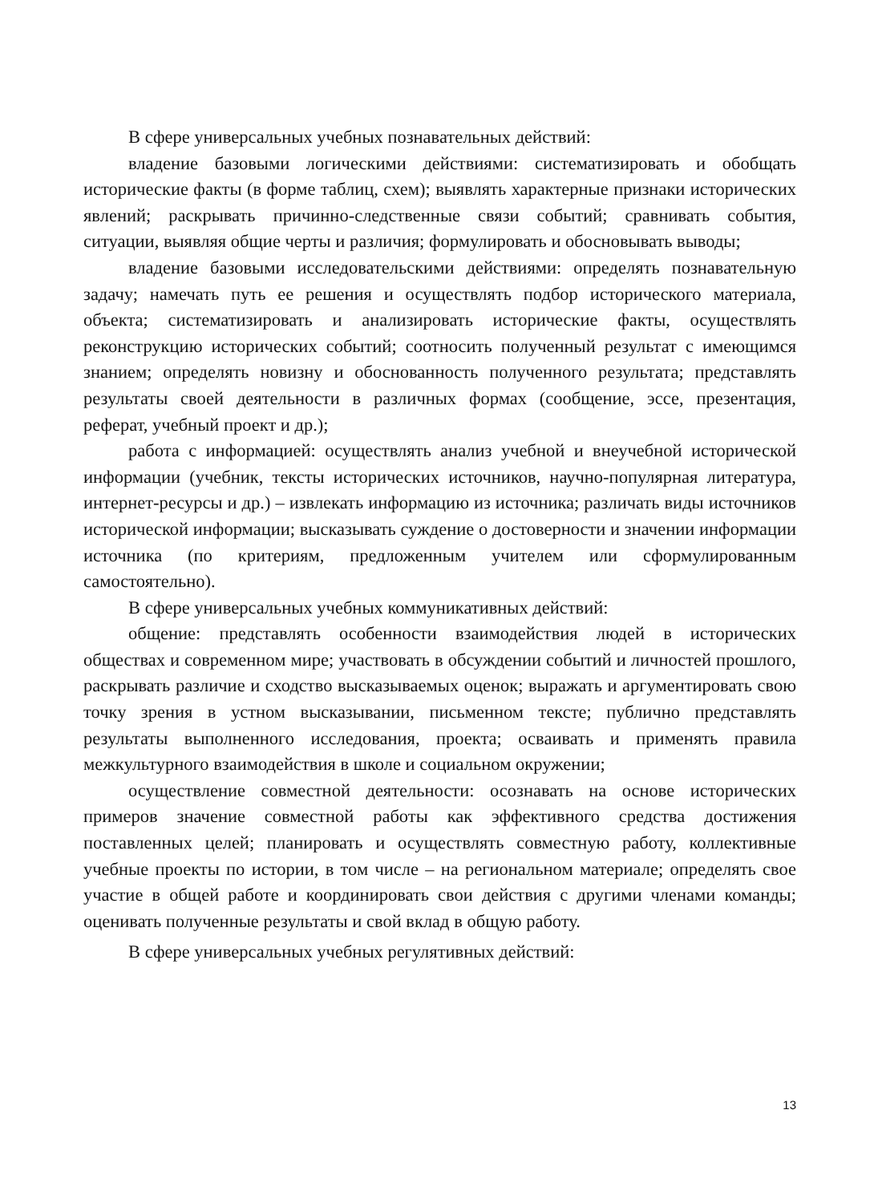В сфере универсальных учебных познавательных действий:
владение базовыми логическими действиями: систематизировать и обобщать исторические факты (в форме таблиц, схем); выявлять характерные признаки исторических явлений; раскрывать причинно-следственные связи событий; сравнивать события, ситуации, выявляя общие черты и различия; формулировать и обосновывать выводы;
владение базовыми исследовательскими действиями: определять познавательную задачу; намечать путь ее решения и осуществлять подбор исторического материала, объекта; систематизировать и анализировать исторические факты, осуществлять реконструкцию исторических событий; соотносить полученный результат с имеющимся знанием; определять новизну и обоснованность полученного результата; представлять результаты своей деятельности в различных формах (сообщение, эссе, презентация, реферат, учебный проект и др.);
работа с информацией: осуществлять анализ учебной и внеучебной исторической информации (учебник, тексты исторических источников, научно-популярная литература, интернет-ресурсы и др.) – извлекать информацию из источника; различать виды источников исторической информации; высказывать суждение о достоверности и значении информации источника (по критериям, предложенным учителем или сформулированным самостоятельно).
В сфере универсальных учебных коммуникативных действий:
общение: представлять особенности взаимодействия людей в исторических обществах и современном мире; участвовать в обсуждении событий и личностей прошлого, раскрывать различие и сходство высказываемых оценок; выражать и аргументировать свою точку зрения в устном высказывании, письменном тексте; публично представлять результаты выполненного исследования, проекта; осваивать и применять правила межкультурного взаимодействия в школе и социальном окружении;
осуществление совместной деятельности: осознавать на основе исторических примеров значение совместной работы как эффективного средства достижения поставленных целей; планировать и осуществлять совместную работу, коллективные учебные проекты по истории, в том числе – на региональном материале; определять свое участие в общей работе и координировать свои действия с другими членами команды; оценивать полученные результаты и свой вклад в общую работу.
В сфере универсальных учебных регулятивных действий:
13